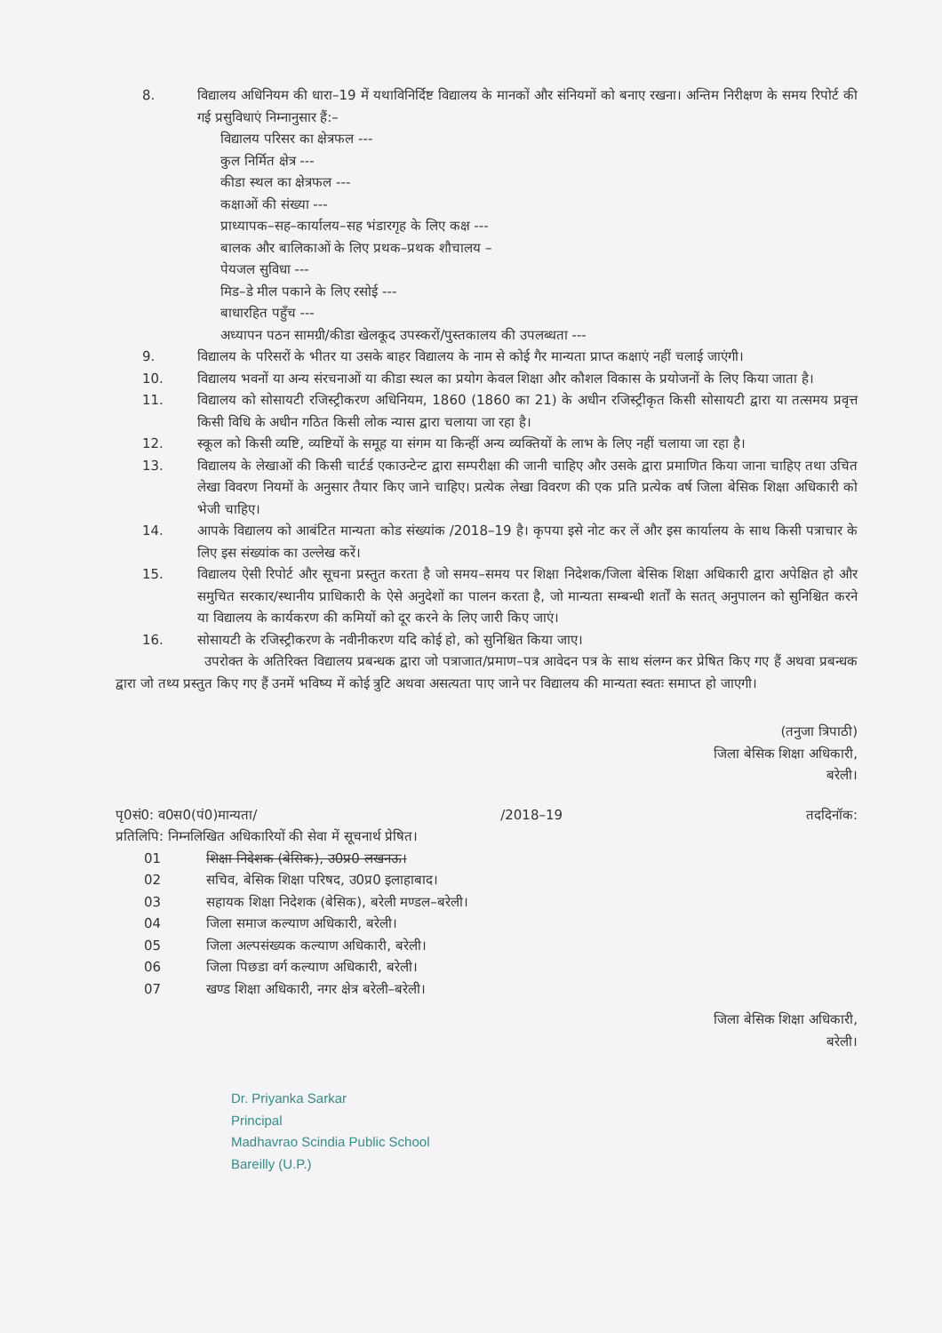8. विद्यालय अधिनियम की धारा–19 में यथाविनिर्दिष्ट विद्यालय के मानकों और संनियमों को बनाए रखना। अन्तिम निरीक्षण के समय रिपोर्ट की गई प्रसुविधाएं निम्नानुसार हैं:–
विद्यालय परिसर का क्षेत्रफल ---
कुल निर्मित क्षेत्र ---
कीडा स्थल का क्षेत्रफल ---
कक्षाओं की संख्या ---
प्राध्यापक–सह–कार्यालय–सह भंडारगृह के लिए कक्ष ---
बालक और बालिकाओं के लिए प्रथक–प्रथक शौचालय –
पेयजल सुविधा ---
मिड–डे मील पकाने के लिए रसोई ---
बाधारहित पहुँच ---
अध्यापन पठन सामग्री/कीडा खेलकूद उपस्करों/पुस्तकालय की उपलब्धता ---
9. विद्यालय के परिसरों के भीतर या उसके बाहर विद्यालय के नाम से कोई गैर मान्यता प्राप्त कक्षाएं नहीं चलाई जाएंगी।
10. विद्यालय भवनों या अन्य संरचनाओं या कीडा स्थल का प्रयोग केवल शिक्षा और कौशल विकास के प्रयोजनों के लिए किया जाता है।
11. विद्यालय को सोसायटी रजिस्ट्रीकरण अधिनियम, 1860 (1860 का 21) के अधीन रजिस्ट्रीकृत किसी सोसायटी द्वारा या तत्समय प्रवृत्त किसी विधि के अधीन गठित किसी लोक न्यास द्वारा चलाया जा रहा है।
12. स्कूल को किसी व्यष्टि, व्यष्टियों के समूह या संगम या किन्हीं अन्य व्यक्तियों के लाभ के लिए नहीं चलाया जा रहा है।
13. विद्यालय के लेखाओं की किसी चार्टर्ड एकाउन्टेन्ट द्वारा सम्परीक्षा की जानी चाहिए और उसके द्वारा प्रमाणित किया जाना चाहिए तथा उचित लेखा विवरण नियमों के अनुसार तैयार किए जाने चाहिए। प्रत्येक लेखा विवरण की एक प्रति प्रत्येक वर्ष जिला बेसिक शिक्षा अधिकारी को भेजी चाहिए।
14. आपके विद्यालय को आबंटित मान्यता कोड संख्यांक /2018–19 है। कृपया इसे नोट कर लें और इस कार्यालय के साथ किसी पत्राचार के लिए इस संख्यांक का उल्लेख करें।
15. विद्यालय ऐसी रिपोर्ट और सूचना प्रस्तुत करता है जो समय–समय पर शिक्षा निदेशक/जिला बेसिक शिक्षा अधिकारी द्वारा अपेक्षित हो और समुचित सरकार/स्थानीय प्राधिकारी के ऐसे अनुदेशों का पालन करता है, जो मान्यता सम्बन्धी शर्तों के सतत् अनुपालन को सुनिश्चित करने या विद्यालय के कार्यकरण की कमियों को दूर करने के लिए जारी किए जाएं।
16. सोसायटी के रजिस्ट्रीकरण के नवीनीकरण यदि कोई हो, को सुनिश्चित किया जाए।
उपरोक्त के अतिरिक्त विद्यालय प्रबन्धक द्वारा जो पत्राजात/प्रमाण–पत्र आवेदन पत्र के साथ संलग्न कर प्रेषित किए गए हैं अथवा प्रबन्धक द्वारा जो तथ्य प्रस्तुत किए गए हैं उनमें भविष्य में कोई त्रुटि अथवा असत्यता पाए जाने पर विद्यालय की मान्यता स्वतः समाप्त हो जाएगी।
(तनुजा त्रिपाठी)
जिला बेसिक शिक्षा अधिकारी,
बरेली।
पृ0सं0: व0स0(पं0)मान्यता/ /2018–19 तददिनॉक:
प्रतिलिपि: निम्नलिखित अधिकारियों की सेवा में सूचनार्थ प्रेषित।
01 शिक्षा निदेशक (बेसिक), उ0प्र0 लखनऊ।
02 सचिव, बेसिक शिक्षा परिषद, उ0प्र0 इलाहाबाद।
03 सहायक शिक्षा निदेशक (बेसिक), बरेली मण्डल–बरेली।
04 जिला समाज कल्याण अधिकारी, बरेली।
05 जिला अल्पसंख्यक कल्याण अधिकारी, बरेली।
06 जिला पिछडा वर्ग कल्याण अधिकारी, बरेली।
07 खण्ड शिक्षा अधिकारी, नगर क्षेत्र बरेली–बरेली।
जिला बेसिक शिक्षा अधिकारी,
बरेली।
Dr. Priyanka Sarkar
Principal
Madhavrao Scindia Public School
Bareilly (U.P.)